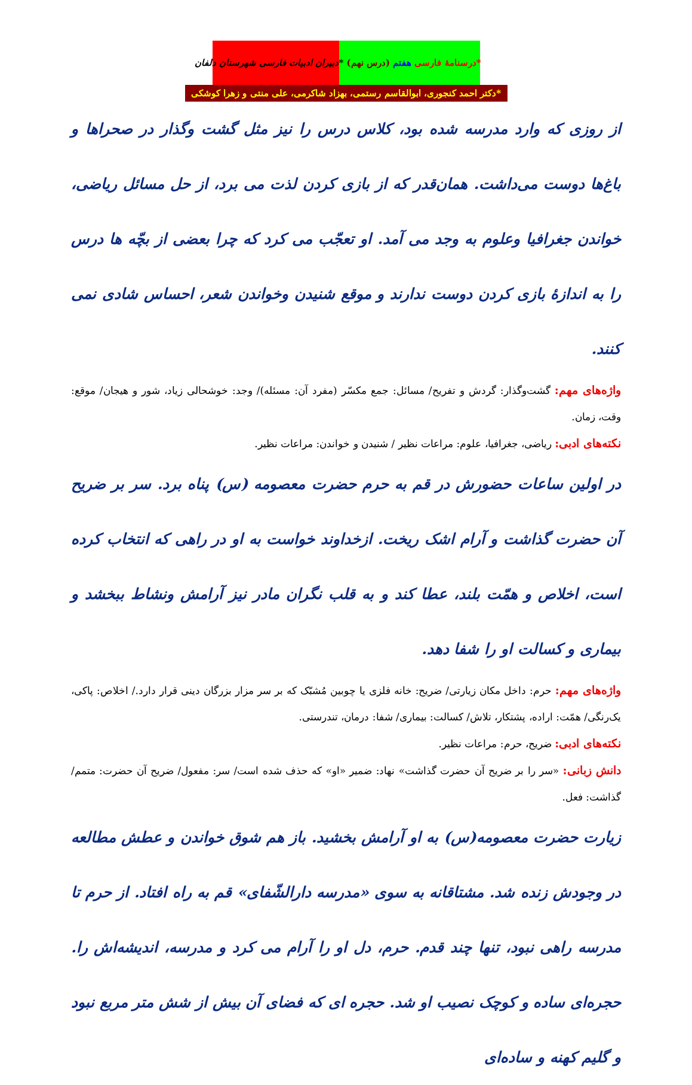دبیران ادبیات فارسی شهرستان دلفان *درسنامهٔ فارسی هفتم (درس نهم) *
*دکتر احمد کنجوری، ابوالقاسم رستمی، بهزاد شاکرمی، علی منتی و زهرا کوشکی
از روزی که وارد مدرسه شده بود، کلاس درس را نیز مثل گشت وگذار در صحراها و باغ‌ها دوست می‌داشت. همان‌قدر که از بازی کردن لذت می برد، از حل مسائل ریاضی، خواندن جغرافیا وعلوم به وجد می آمد. او تعجّب می کرد که چرا بعضی از بچّه ها درس را به اندازهٔ بازی کردن دوست ندارند و موقع شنیدن وخواندن شعر، احساس شادی نمی کنند.
واژه‌های مهم: گشت‌وگذار: گردش و تفریح/ مسائل: جمع مکسّر (مفرد آن: مسئله)/ وجد: خوشحالی زیاد، شور و هیجان/ موقع: وقت، زمان.
نکته‌های ادبی: ریاضی، جغرافیا، علوم: مراعات نظیر / شنیدن و خواندن: مراعات نظیر.
در اولین ساعات حضورش در قم به حرم حضرت معصومه (س) پناه برد. سر بر ضریح آن حضرت گذاشت و آرام اشک ریخت. ازخداوند خواست به او در راهی که انتخاب کرده است، اخلاص و همّت بلند، عطا کند و به قلب نگران مادر نیز آرامش ونشاط ببخشد و بیماری و کسالت او را شفا دهد.
واژه‌های مهم: حرم: داخل مکان زیارتی/ ضریح: خانه فلزی یا چوبین مُشبّک که بر سر مزار بزرگان دینی قرار دارد./ اخلاص: پاکی، یک‌رنگی/ همّت: اراده، پشتکار، تلاش/ کسالت: بیماری/ شفا: درمان، تندرستی.
نکته‌های ادبی: ضریح، حرم: مراعات نظیر.
دانش زبانی: «سر را بر ضریح آن حضرت گذاشت» نهاد: ضمیر «او» که حذف شده است/ سر: مفعول/ ضریح آن حضرت: متمم/ گذاشت: فعل.
زیارت حضرت معصومه(س) به او آرامش بخشید. باز هم شوق خواندن و عطش مطالعه در وجودش زنده شد. مشتاقانه به سوی «مدرسه دارالشّفای» قم به راه افتاد. از حرم تا مدرسه راهی نبود، تنها چند قدم. حرم، دل او را آرام می کرد و مدرسه، اندیشه‌اش را. حجره‌ای ساده و کوچک نصیب او شد. حجره ای که فضای آن بیش از شش متر مربع نبود و گلیم کهنه و ساده‌ای